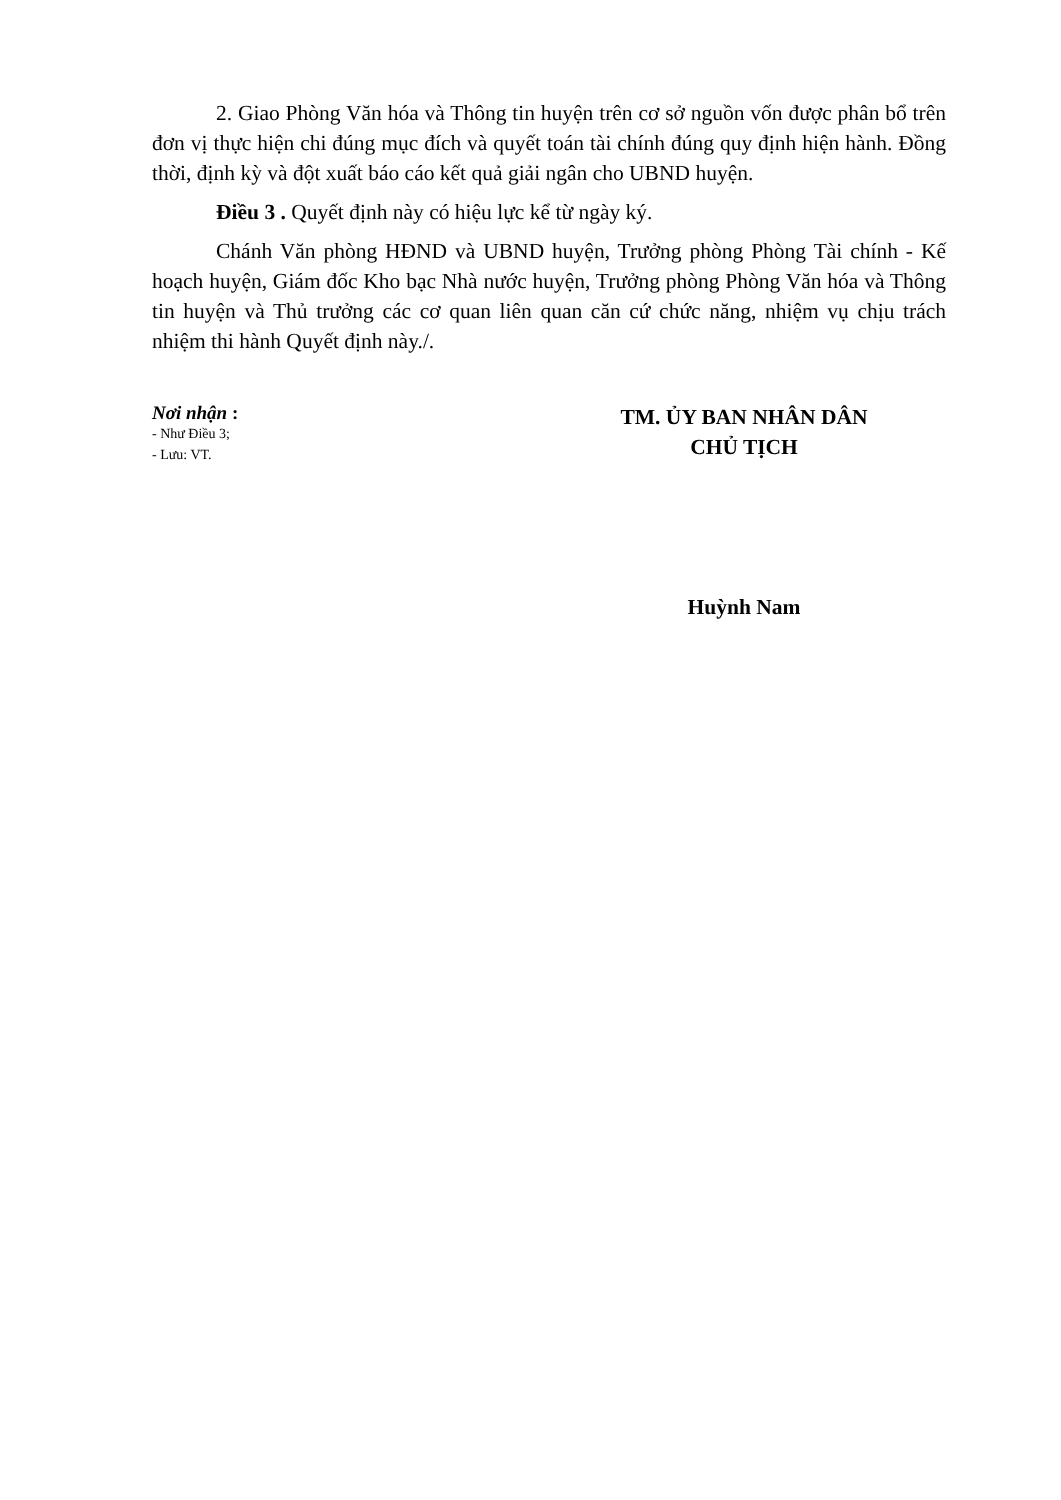2. Giao Phòng Văn hóa và Thông tin huyện trên cơ sở nguồn vốn được phân bổ trên đơn vị thực hiện chi đúng mục đích và quyết toán tài chính đúng quy định hiện hành. Đồng thời, định kỳ và đột xuất báo cáo kết quả giải ngân cho UBND huyện.
Điều 3 . Quyết định này có hiệu lực kể từ ngày ký.
Chánh Văn phòng HĐND và UBND huyện, Trưởng phòng Phòng Tài chính - Kế hoạch huyện, Giám đốc Kho bạc Nhà nước huyện, Trưởng phòng Phòng Văn hóa và Thông tin huyện và Thủ trưởng các cơ quan liên quan căn cứ chức năng, nhiệm vụ chịu trách nhiệm thi hành Quyết định này./.
Nơi nhận :
- Như Điều 3;
- Lưu: VT.
TM. ỦY BAN NHÂN DÂN
CHỦ TỊCH
Huỳnh Nam